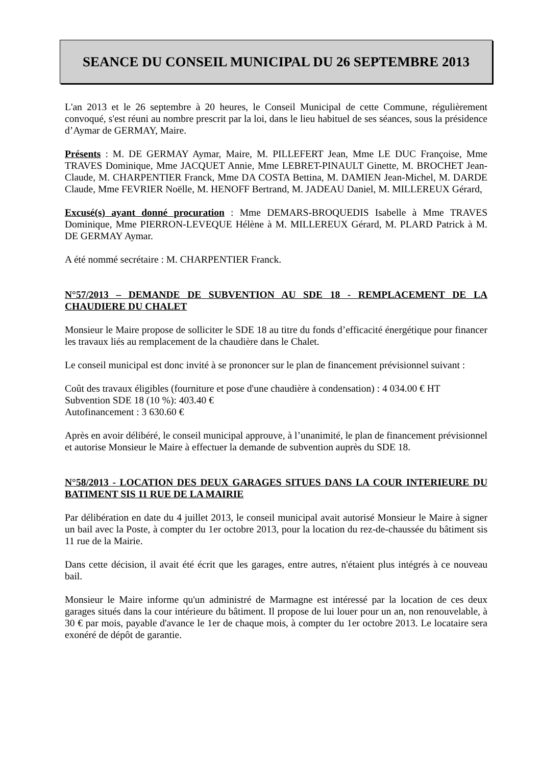SEANCE DU CONSEIL MUNICIPAL DU 26 SEPTEMBRE 2013
L'an 2013 et le 26 septembre à 20 heures, le Conseil Municipal de cette Commune, régulièrement convoqué, s'est réuni au nombre prescrit par la loi, dans le lieu habituel de ses séances, sous la présidence d’Aymar de GERMAY, Maire.
Présents : M. DE GERMAY Aymar, Maire, M. PILLEFERT Jean, Mme LE DUC Françoise, Mme TRAVES Dominique, Mme JACQUET Annie, Mme LEBRET-PINAULT Ginette, M. BROCHET Jean-Claude, M. CHARPENTIER Franck, Mme DA COSTA Bettina, M. DAMIEN Jean-Michel, M. DARDE Claude, Mme FEVRIER Noëlle, M. HENOFF Bertrand, M. JADEAU Daniel, M. MILLEREUX Gérard,
Excusé(s) ayant donné procuration : Mme DEMARS-BROQUEDIS Isabelle à Mme TRAVES Dominique, Mme PIERRON-LEVEQUE Hélène à M. MILLEREUX Gérard, M. PLARD Patrick à M. DE GERMAY Aymar.
A été nommé secrétaire : M. CHARPENTIER Franck.
N°57/2013 – DEMANDE DE SUBVENTION AU SDE 18 - REMPLACEMENT DE LA CHAUDIERE DU CHALET
Monsieur le Maire propose de solliciter le SDE 18 au titre du fonds d’efficacité énergétique pour financer les travaux liés au remplacement de la chaudière dans le Chalet.
Le conseil municipal est donc invité à se prononcer sur le plan de financement prévisionnel suivant :
Coût des travaux éligibles (fourniture et pose d'une chaudière à condensation) : 4 034.00 € HT
Subvention SDE 18 (10 %): 403.40 €
Autofinancement : 3 630.60 €
Après en avoir délibéré, le conseil municipal approuve, à l’unanimité, le plan de financement prévisionnel et autorise Monsieur le Maire à effectuer la demande de subvention auprès du SDE 18.
N°58/2013 - LOCATION DES DEUX GARAGES SITUES DANS LA COUR INTERIEURE DU BATIMENT SIS 11 RUE DE LA MAIRIE
Par délibération en date du 4 juillet 2013, le conseil municipal avait autorisé Monsieur le Maire à signer un bail avec la Poste, à compter du 1er octobre 2013, pour la location du rez-de-chaussée du bâtiment sis 11 rue de la Mairie.
Dans cette décision, il avait été écrit que les garages, entre autres, n'étaient plus intégrés à ce nouveau bail.
Monsieur le Maire informe qu'un administré de Marmagne est intéressé par la location de ces deux garages situés dans la cour intérieure du bâtiment. Il propose de lui louer pour un an, non renouvelable, à 30 € par mois, payable d'avance le 1er de chaque mois, à compter du 1er octobre 2013. Le locataire sera exonéré de dépôt de garantie.